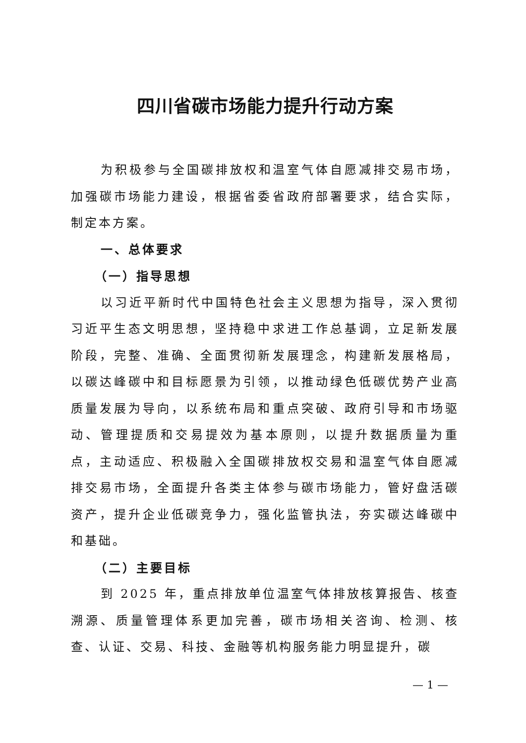四川省碳市场能力提升行动方案
为积极参与全国碳排放权和温室气体自愿减排交易市场，加强碳市场能力建设，根据省委省政府部署要求，结合实际，制定本方案。
一、总体要求
（一）指导思想
以习近平新时代中国特色社会主义思想为指导，深入贯彻习近平生态文明思想，坚持稳中求进工作总基调，立足新发展阶段，完整、准确、全面贯彻新发展理念，构建新发展格局，以碳达峰碳中和目标愿景为引领，以推动绿色低碳优势产业高质量发展为导向，以系统布局和重点突破、政府引导和市场驱动、管理提质和交易提效为基本原则，以提升数据质量为重点，主动适应、积极融入全国碳排放权交易和温室气体自愿减排交易市场，全面提升各类主体参与碳市场能力，管好盘活碳资产，提升企业低碳竞争力，强化监管执法，夯实碳达峰碳中和基础。
（二）主要目标
到 2025 年，重点排放单位温室气体排放核算报告、核查溯源、质量管理体系更加完善，碳市场相关咨询、检测、核查、认证、交易、科技、金融等机构服务能力明显提升，碳
— 1 —